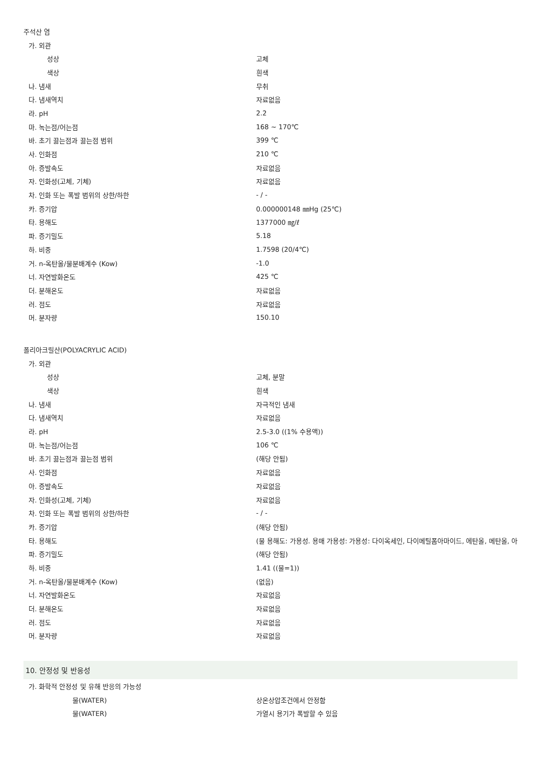| 주석산 염 | |
| 가. 외관 | |
| 성상 | 고체 |
| 색상 | 흰색 |
| 나. 냄새 | 무취 |
| 다. 냄새역치 | 자료없음 |
| 라. pH | 2.2 |
| 마. 녹는점/어는점 | 168 ~ 170℃ |
| 바. 초기 끓는점과 끓는점 범위 | 399 ℃ |
| 사. 인화점 | 210 ℃ |
| 아. 증발속도 | 자료없음 |
| 자. 인화성(고체, 기체) | 자료없음 |
| 차. 인화 또는 폭발 범위의 상한/하한 | - / - |
| 카. 증기압 | 0.000000148 ㎜Hg (25℃) |
| 타. 용해도 | 1377000 ㎎/ℓ |
| 파. 증기밀도 | 5.18 |
| 하. 비중 | 1.7598 (20/4℃) |
| 거. n-옥탄올/물분배계수 (Kow) | -1.0 |
| 너. 자연발화온도 | 425 ℃ |
| 더. 분해온도 | 자료없음 |
| 러. 점도 | 자료없음 |
| 머. 분자량 | 150.10 |
| 폴리아크릴산(POLYACRYLIC ACID) | |
| 가. 외관 | |
| 성상 | 고체, 분말 |
| 색상 | 흰색 |
| 나. 냄새 | 자극적인 냄새 |
| 다. 냄새역치 | 자료없음 |
| 라. pH | 2.5-3.0 ((1% 수용액)) |
| 마. 녹는점/어는점 | 106 ℃ |
| 바. 초기 끓는점과 끓는점 범위 | (해당 안됨) |
| 사. 인화점 | 자료없음 |
| 아. 증발속도 | 자료없음 |
| 자. 인화성(고체, 기체) | 자료없음 |
| 차. 인화 또는 폭발 범위의 상한/하한 | - / - |
| 카. 증기압 | (해당 안됨) |
| 타. 용해도 | (물 용해도: 가용성. 용매 가용성: 가용성: 다이옥세인, 다이메틸폼아마이드, 에탄올, 메탄올, 아 |
| 파. 증기밀도 | (해당 안됨) |
| 하. 비중 | 1.41 ((물=1)) |
| 거. n-옥탄올/물분배계수 (Kow) | (없음) |
| 너. 자연발화온도 | 자료없음 |
| 더. 분해온도 | 자료없음 |
| 러. 점도 | 자료없음 |
| 머. 분자량 | 자료없음 |
| 10. 안정성 및 반응성 | |
| 가. 화학적 안정성 및 유해 반응의 가능성 | |
| 물(WATER) | 상온상압조건에서 안정함 |
| 물(WATER) | 가열시 용기가 폭발할 수 있음 |